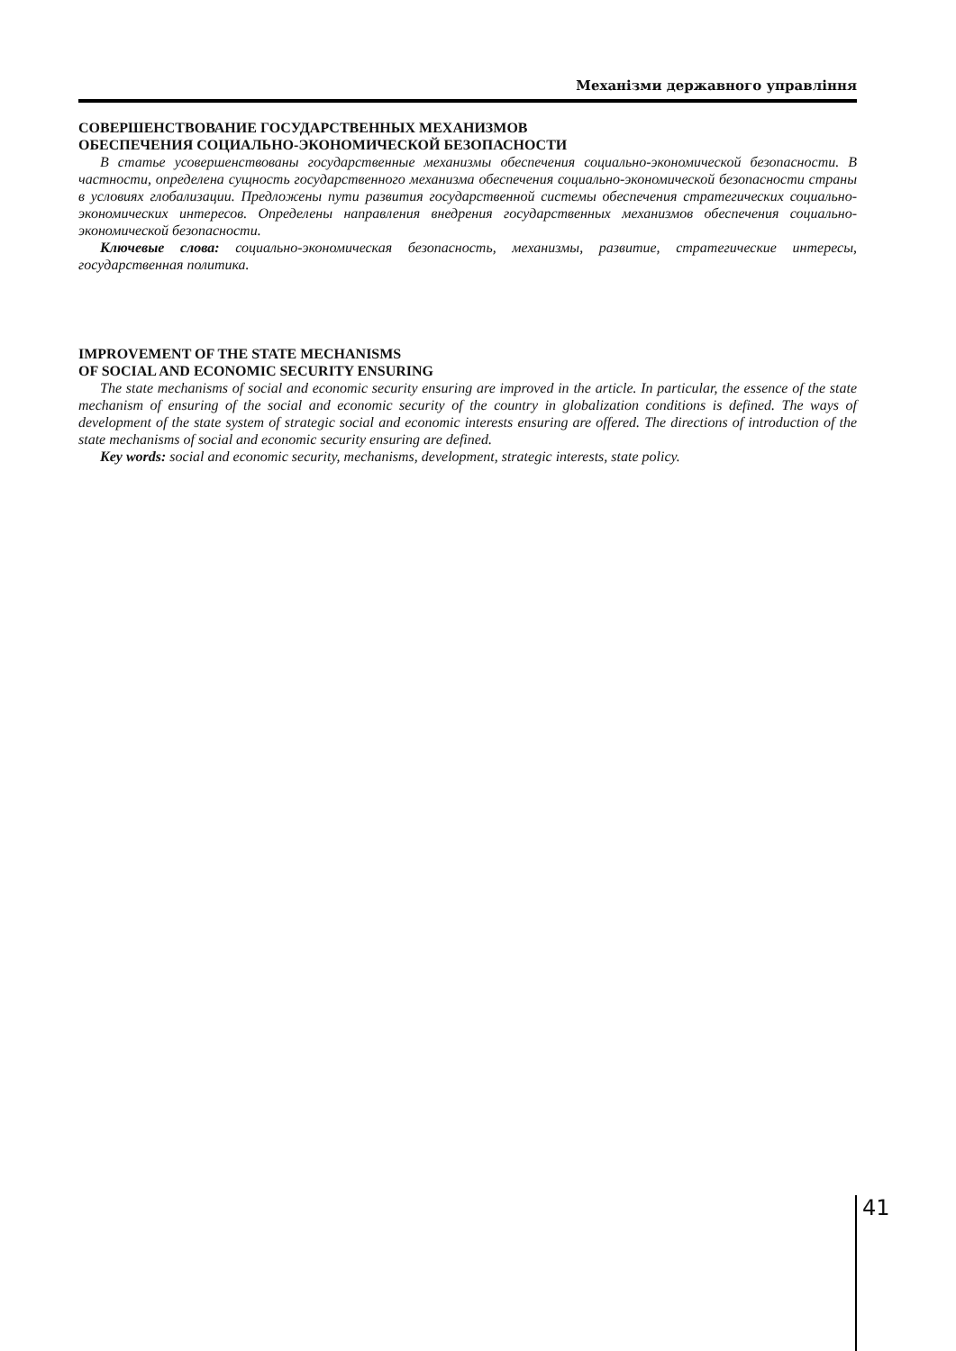Механізми державного управління
СОВЕРШЕНСТВОВАНИЕ ГОСУДАРСТВЕННЫХ МЕХАНИЗМОВ
ОБЕСПЕЧЕНИЯ СОЦИАЛЬНО-ЭКОНОМИЧЕСКОЙ БЕЗОПАСНОСТИ
В статье усовершенствованы государственные механизмы обеспечения социально-экономической безопасности. В частности, определена сущность государственного механизма обеспечения социально-экономической безопасности страны в условиях глобализации. Предложены пути развития государственной системы обеспечения стратегических социально-экономических интересов. Определены направления внедрения государственных механизмов обеспечения социально-экономической безопасности.
Ключевые слова: социально-экономическая безопасность, механизмы, развитие, стратегические интересы, государственная политика.
IMPROVEMENT OF THE STATE MECHANISMS
OF SOCIAL AND ECONOMIC SECURITY ENSURING
The state mechanisms of social and economic security ensuring are improved in the article. In particular, the essence of the state mechanism of ensuring of the social and economic security of the country in globalization conditions is defined. The ways of development of the state system of strategic social and economic interests ensuring are offered. The directions of introduction of the state mechanisms of social and economic security ensuring are defined.
Key words: social and economic security, mechanisms, development, strategic interests, state policy.
41